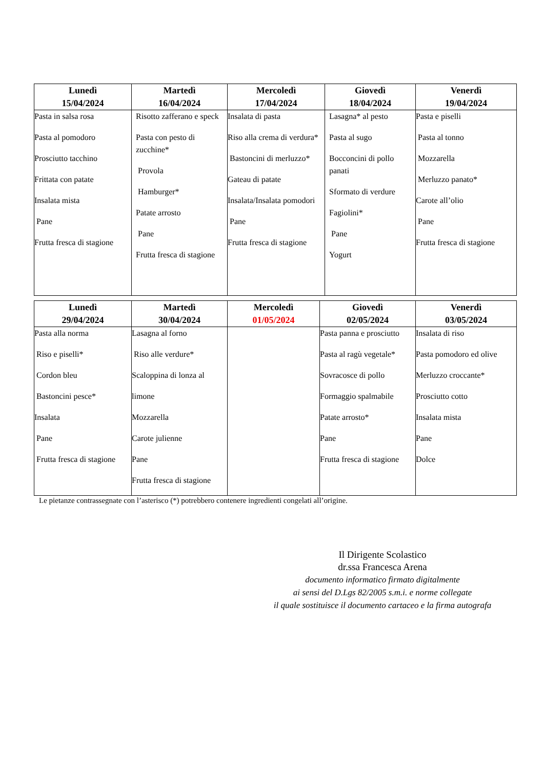| Lunedì 15/04/2024 | Martedì 16/04/2024 | Mercoledì 17/04/2024 | Giovedì 18/04/2024 | Venerdì 19/04/2024 |
| --- | --- | --- | --- | --- |
| Pasta in salsa rosa Pasta al pomodoro Prosciutto tacchino Frittata con patate Insalata mista Pane Frutta fresca di stagione | Risotto zafferano e speck Pasta con pesto di zucchine* Provola Hamburger* Patate arrosto Pane Frutta fresca di stagione | Insalata di pasta Riso alla crema di verdura* Bastoncini di merluzzo* Gateau di patate Insalata/Insalata pomodori Pane Frutta fresca di stagione | Lasagna* al pesto Pasta al sugo Bocconcini di pollo panati Sformato di verdure Fagiolini* Pane Yogurt | Pasta e piselli Pasta al tonno Mozzarella Merluzzo panato* Carote all’olio Pane Frutta fresca di stagione |
| Lunedì 29/04/2024 | Martedì 30/04/2024 | Mercoledì 01/05/2024 | Giovedì 02/05/2024 | Venerdì 03/05/2024 |
| --- | --- | --- | --- | --- |
| Pasta alla norma Riso e piselli* Cordon bleu Bastoncini pesce* Insalata Pane Frutta fresca di stagione | Lasagna al forno Riso alle verdure* Scaloppina di lonza al limone Mozzarella Carote julienne Pane Frutta fresca di stagione | | Pasta panna e prosciutto Pasta al ragù vegetale* Sovracosce di pollo Formaggio spalmabile Patate arrosto* Pane Frutta fresca di stagione | Insalata di riso Pasta pomodoro ed olive Merluzzo croccante* Prosciutto cotto Insalata mista Pane Dolce |
Le pietanze contrassegnate con l’asterisco (*) potrebbero contenere ingredienti congelati all’origine.
Il Dirigente Scolastico
dr.ssa Francesca Arena
documento informatico firmato digitalmente
ai sensi del D.Lgs 82/2005 s.m.i. e norme collegate
il quale sostituisce il documento cartaceo e la firma autografa